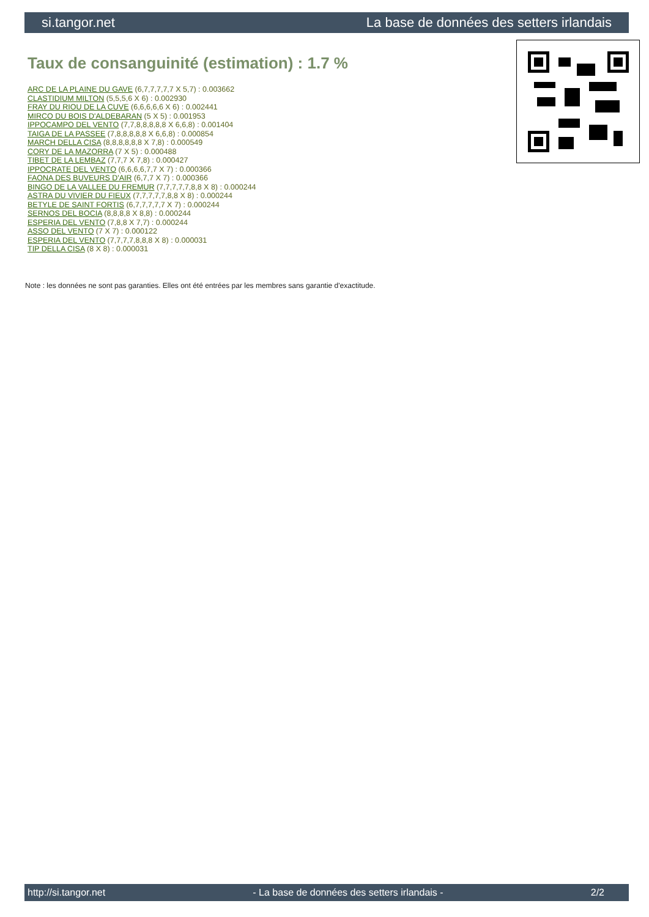si.tangor.net La base de données des setters irlandais
Taux de consanguinité (estimation) : 1.7 %
ARC DE LA PLAINE DU GAVE (6,7,7,7,7,7 X 5,7) : 0.003662
CLASTIDIUM MILTON (5,5,5,6 X 6) : 0.002930
FRAY DU RIOU DE LA CUVE (6,6,6,6,6 X 6) : 0.002441
MIRCO DU BOIS D'ALDEBARAN (5 X 5) : 0.001953
IPPOCAMPO DEL VENTO (7,7,8,8,8,8,8 X 6,6,8) : 0.001404
TAIGA DE LA PASSEE (7,8,8,8,8,8 X 6,6,8) : 0.000854
MARCH DELLA CISA (8,8,8,8,8,8 X 7,8) : 0.000549
CORY DE LA MAZORRA (7 X 5) : 0.000488
TIBET DE LA LEMBAZ (7,7,7 X 7,8) : 0.000427
IPPOCRATE DEL VENTO (6,6,6,6,7,7 X 7) : 0.000366
FAONA DES BUVEURS D'AIR (6,7,7 X 7) : 0.000366
BINGO DE LA VALLEE DU FREMUR (7,7,7,7,7,8,8 X 8) : 0.000244
ASTRA DU VIVIER DU FIEUX (7,7,7,7,7,8,8 X 8) : 0.000244
BETYLE DE SAINT FORTIS (6,7,7,7,7,7 X 7) : 0.000244
SERNOS DEL BOCIA (8,8,8,8 X 8,8) : 0.000244
ESPERIA DEL VENTO (7,8,8 X 7,7) : 0.000244
ASSO DEL VENTO (7 X 7) : 0.000122
ESPERIA DEL VENTO (7,7,7,7,8,8,8 X 8) : 0.000031
TIP DELLA CISA (8 X 8) : 0.000031
Note : les données ne sont pas garanties. Elles ont été entrées par les membres sans garantie d'exactitude.
http://si.tangor.net - La base de données des setters irlandais - 2/2